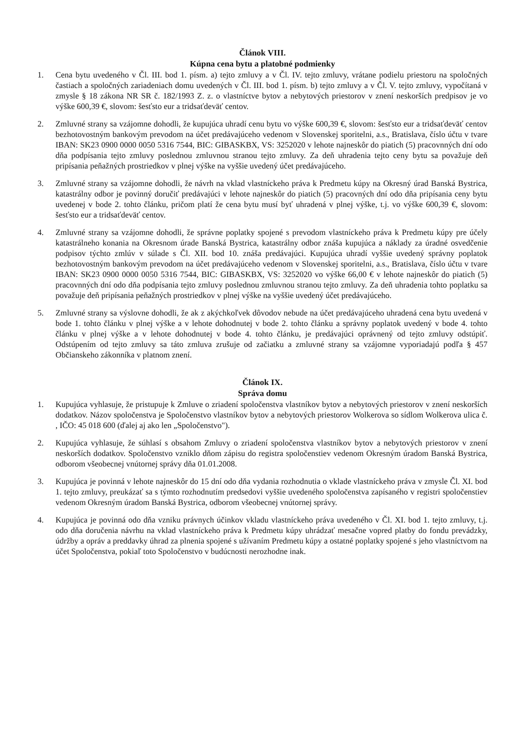Článok VIII.
Kúpna cena bytu a platobné podmienky
1. Cena bytu uvedeného v Čl. III. bod 1. písm. a) tejto zmluvy a v Čl. IV. tejto zmluvy, vrátane podielu priestoru na spoločných častiach a spoločných zariadeniach domu uvedených v Čl. III. bod 1. písm. b) tejto zmluvy a v Čl. V. tejto zmluvy, vypočítaná v zmysle § 18 zákona NR SR č. 182/1993 Z. z. o vlastníctve bytov a nebytových priestorov v znení neskorších predpisov je vo výške 600,39 €, slovom: šesťsto eur a tridsaťdeväť centov.
2. Zmluvné strany sa vzájomne dohodli, že kupujúca uhradí cenu bytu vo výške 600,39 €, slovom: šesťsto eur a tridsaťdeväť centov bezhotovostným bankovým prevodom na účet predávajúceho vedenom v Slovenskej sporitelni, a.s., Bratislava, číslo účtu v tvare IBAN: SK23 0900 0000 0050 5316 7544, BIC: GIBASKBX, VS: 3252020 v lehote najneskôr do piatich (5) pracovnných dní odo dňa podpísania tejto zmluvy poslednou zmluvnou stranou tejto zmluvy. Za deň uhradenia tejto ceny bytu sa považuje deň pripísania peňažných prostriedkov v plnej výške na vyššie uvedený účet predávajúceho.
3. Zmluvné strany sa vzájomne dohodli, že návrh na vklad vlastníckeho práva k Predmetu kúpy na Okresný úrad Banská Bystrica, katastrálny odbor je povinný doručiť predávajúci v lehote najneskôr do piatich (5) pracovných dní odo dňa pripísania ceny bytu uvedenej v bode 2. tohto článku, pričom platí že cena bytu musí byť uhradená v plnej výške, t.j. vo výške 600,39 €, slovom: šesťsto eur a tridsaťdeväť centov.
4. Zmluvné strany sa vzájomne dohodli, že správne poplatky spojené s prevodom vlastníckeho práva k Predmetu kúpy pre účely katastrálneho konania na Okresnom úrade Banská Bystrica, katastrálny odbor znáša kupujúca a náklady za úradné osvedčenie podpisov týchto zmlúv v súlade s Čl. XII. bod 10. znáša predávajúci. Kupujúca uhradí vyššie uvedený správny poplatok bezhotovostným bankovým prevodom na účet predávajúceho vedenom v Slovenskej sporitelni, a.s., Bratislava, číslo účtu v tvare IBAN: SK23 0900 0000 0050 5316 7544, BIC: GIBASKBX, VS: 3252020 vo výške 66,00 € v lehote najneskôr do piatich (5) pracovnných dní odo dňa podpísania tejto zmluvy poslednou zmluvnou stranou tejto zmluvy. Za deň uhradenia tohto poplatku sa považuje deň pripísania peňažných prostriedkov v plnej výške na vyššie uvedený účet predávajúceho.
5. Zmluvné strany sa výslovne dohodli, že ak z akýchkoľvek dôvodov nebude na účet predávajúceho uhradená cena bytu uvedená v bode 1. tohto článku v plnej výške a v lehote dohodnutej v bode 2. tohto článku a správny poplatok uvedený v bode 4. tohto článku v plnej výške a v lehote dohodnutej v bode 4. tohto článku, je predávajúci oprávnený od tejto zmluvy odstúpiť. Odstúpením od tejto zmluvy sa táto zmluva zrušuje od začiatku a zmluvné strany sa vzájomne vyporiadajú podľa § 457 Občianskeho zákonníka v platnom znení.
Článok IX.
Správa domu
1. Kupujúca vyhlasuje, že pristupuje k Zmluve o zriadení spoločenstva vlastníkov bytov a nebytových priestorov v znení neskorších dodatkov. Názov spoločenstva je Spoločenstvo vlastníkov bytov a nebytových priestorov Wolkerova so sídlom Wolkerova ulica č. , IČO: 45 018 600 (ďalej aj ako len „Spoločenstvo").
2. Kupujúca vyhlasuje, že súhlasí s obsahom Zmluvy o zriadení spoločenstva vlastníkov bytov a nebytových priestorov v znení neskorších dodatkov. Spoločenstvo vzniklo dňom zápisu do registra spoločenstiev vedenom Okresným úradom Banská Bystrica, odborom všeobecnej vnútornej správy dňa 01.01.2008.
3. Kupujúca je povinná v lehote najneskôr do 15 dní odo dňa vydania rozhodnutia o vklade vlastníckeho práva v zmysle Čl. XI. bod 1. tejto zmluvy, preukázať sa s týmto rozhodnutím predsedovi vyššie uvedeného spoločenstva zapísaného v registri spoločenstiev vedenom Okresným úradom Banská Bystrica, odborom všeobecnej vnútornej správy.
4. Kupujúca je povinná odo dňa vzniku právnych účinkov vkladu vlastníckeho práva uvedeného v Čl. XI. bod 1. tejto zmluvy, t.j. odo dňa doručenia návrhu na vklad vlastníckeho práva k Predmetu kúpy uhrádzať mesačne vopred platby do fondu prevádzky, údržby a opráv a preddavky úhrad za plnenia spojené s užívaním Predmetu kúpy a ostatné poplatky spojené s jeho vlastníctvom na účet Spoločenstva, pokiaľ toto Spoločenstvo v budúcnosti nerozhodne inak.